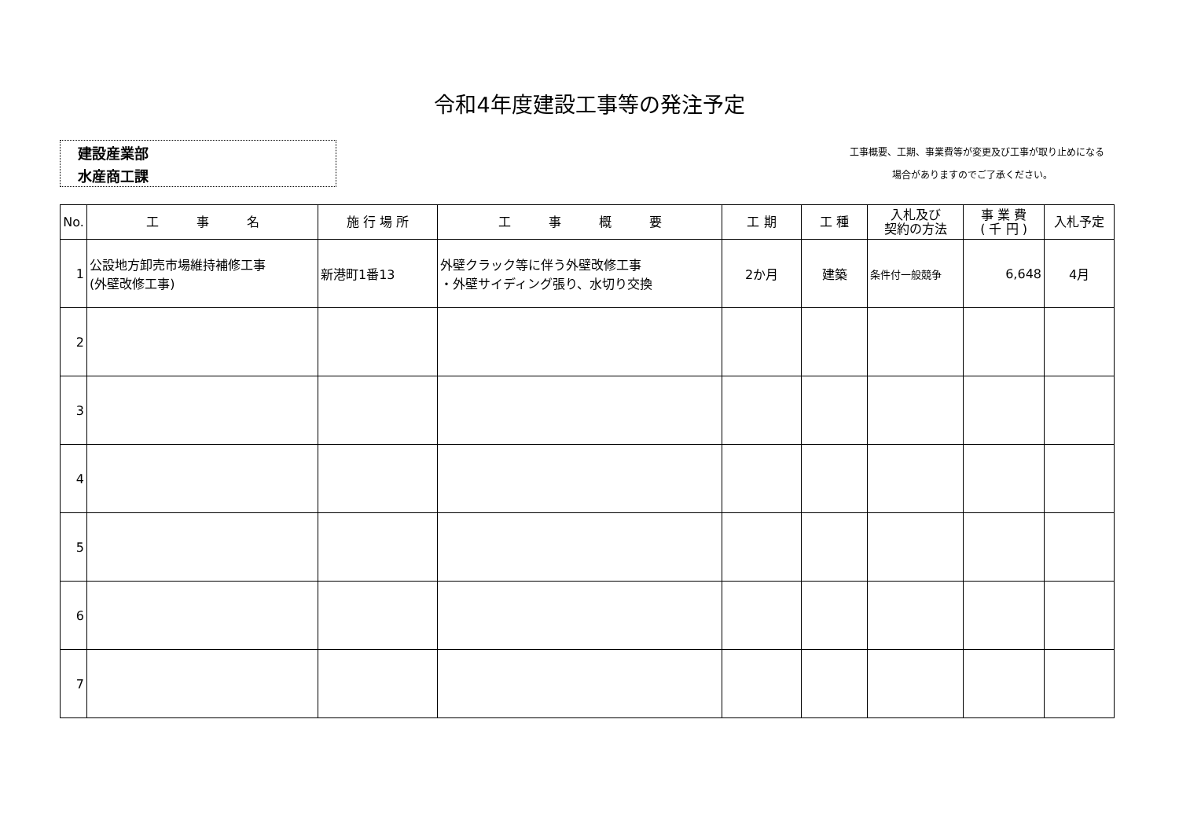令和4年度建設工事等の発注予定
建設産業部
水産商工課
　工事概要、工期、事業費等が変更及び工事が取り止めになる
場合がありますのでご了承ください。
| No. | 工 事 名 | 施 行 場 所 | 工 事 概 要 | 工 期 | 工 種 | 入札及び 契約の方法 | 事 業 費 ( 千 円 ) | 入札予定 |
| --- | --- | --- | --- | --- | --- | --- | --- | --- |
| 1 | 公設地方卸売市場維持補修工事 (外壁改修工事) | 新港町1番13 | 外壁クラック等に伴う外壁改修工事 ・外壁サイディング張り、水切り交換 | 2か月 | 建築 | 条件付一般競争 | 6,648 | 4月 |
| 2 | | | | | | | | |
| 3 | | | | | | | | |
| 4 | | | | | | | | |
| 5 | | | | | | | | |
| 6 | | | | | | | | |
| 7 | | | | | | | | |